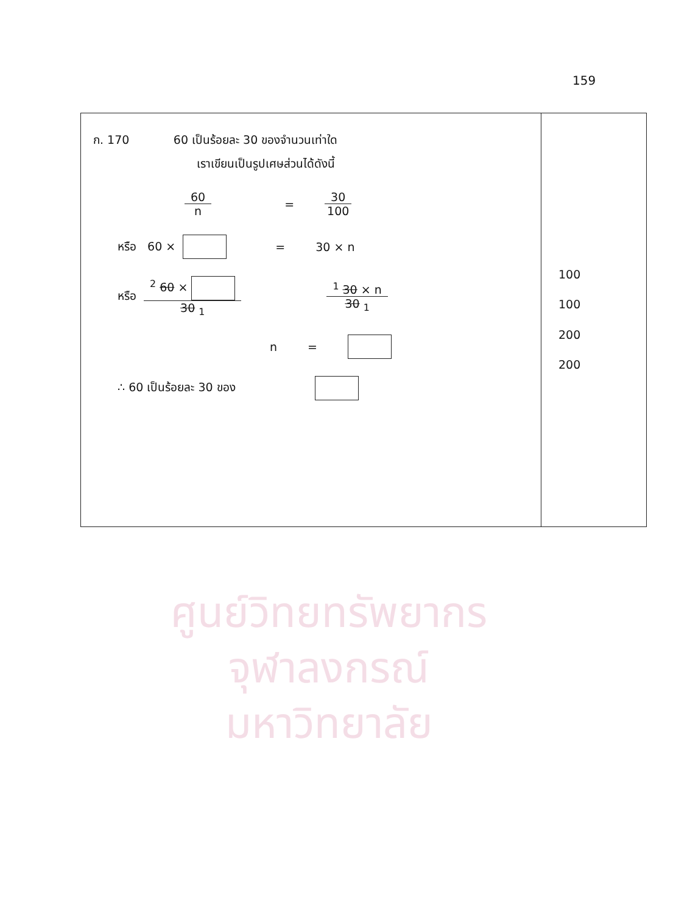159
| ก. 170 60 เป็นร้อยละ 30 ของจำนวนเท่าใด เราเขียนเป็นรูปเศษส่วนได้ดังนี้ 60 n = 30 100 หรือ 60 × = 30 × n หรือ <sup>2</sup> 60 × 30 <sub>1</sub> <sup>1</sup> 30 × n 30 <sub>1</sub> n = ∴ 60 เป็นร้อยละ 30 ของ | 100 100 200 200 |
ศูนย์วิทยทรัพยากร
จุฬาลงกรณ์มหาวิทยาลัย